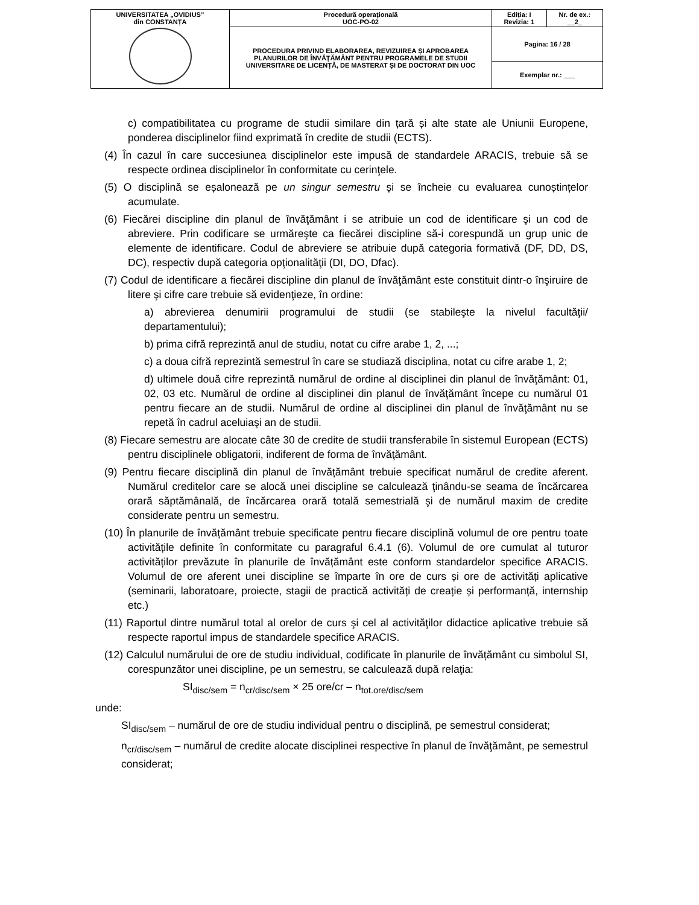| UNIVERSITATEA „OVIDIUS” din CONSTANȚA | Procedură operaţională UOC-PO-02 | Ediția: I Revizia: 1 | Nr. de ex.: __2_ |
| | PROCEDURA PRIVIND ELABORAREA, REVIZUIREA ȘI APROBAREA PLANURILOR DE ÎNVĂŢĂMÂNT PENTRU PROGRAMELE DE STUDII UNIVERSITARE DE LICENȚĂ, DE MASTERAT ȘI DE DOCTORAT DIN UOC | Pagina: 16 / 28 | |
| | | Exemplar nr.: ___ | |
c) compatibilitatea cu programe de studii similare din țară și alte state ale Uniunii Europene, ponderea disciplinelor fiind exprimată în credite de studii (ECTS).
(4) În cazul în care succesiunea disciplinelor este impusă de standardele ARACIS, trebuie să se respecte ordinea disciplinelor în conformitate cu cerinţele.
(5) O disciplină se eșalonează pe un singur semestru și se încheie cu evaluarea cunoștințelor acumulate.
(6) Fiecărei discipline din planul de învăţământ i se atribuie un cod de identificare şi un cod de abreviere. Prin codificare se urmăreşte ca fiecărei discipline să-i corespundă un grup unic de elemente de identificare. Codul de abreviere se atribuie după categoria formativă (DF, DD, DS, DC), respectiv după categoria opţionalităţii (DI, DO, Dfac).
(7) Codul de identificare a fiecărei discipline din planul de învăţământ este constituit dintr-o înşiruire de litere şi cifre care trebuie să evidenţieze, în ordine:
a) abrevierea denumirii programului de studii (se stabileşte la nivelul facultăţii/ departamentului);
b) prima cifră reprezintă anul de studiu, notat cu cifre arabe 1, 2, ...;
c) a doua cifră reprezintă semestrul în care se studiază disciplina, notat cu cifre arabe 1, 2;
d) ultimele două cifre reprezintă numărul de ordine al disciplinei din planul de învăţământ: 01, 02, 03 etc. Numărul de ordine al disciplinei din planul de învăţământ începe cu numărul 01 pentru fiecare an de studii. Numărul de ordine al disciplinei din planul de învăţământ nu se repetă în cadrul aceluiaşi an de studii.
(8) Fiecare semestru are alocate câte 30 de credite de studii transferabile în sistemul European (ECTS) pentru disciplinele obligatorii, indiferent de forma de învăţământ.
(9) Pentru fiecare disciplină din planul de învățământ trebuie specificat numărul de credite aferent. Numărul creditelor care se alocă unei discipline se calculează ţinându-se seama de încărcarea orară săptămânală, de încărcarea orară totală semestrială şi de numărul maxim de credite considerate pentru un semestru.
(10) În planurile de învățământ trebuie specificate pentru fiecare disciplină volumul de ore pentru toate activitățile definite în conformitate cu paragraful 6.4.1 (6). Volumul de ore cumulat al tuturor activităților prevăzute în planurile de învățământ este conform standardelor specifice ARACIS. Volumul de ore aferent unei discipline se împarte în ore de curs și ore de activități aplicative (seminarii, laboratoare, proiecte, stagii de practică activități de creație și performanță, internship etc.)
(11) Raportul dintre numărul total al orelor de curs şi cel al activităţilor didactice aplicative trebuie să respecte raportul impus de standardele specifice ARACIS.
(12) Calculul numărului de ore de studiu individual, codificate în planurile de învățământ cu simbolul SI, corespunzător unei discipline, pe un semestru, se calculează după relaţia:
SI<sub>disc/sem</sub> = n<sub>cr/disc/sem</sub> × 25 ore/cr – n<sub>tot.ore/disc/sem</sub>
unde:
SI<sub>disc/sem</sub> – numărul de ore de studiu individual pentru o disciplină, pe semestrul considerat;
n<sub>cr/disc/sem</sub> – numărul de credite alocate disciplinei respective în planul de învăţământ, pe semestrul considerat;